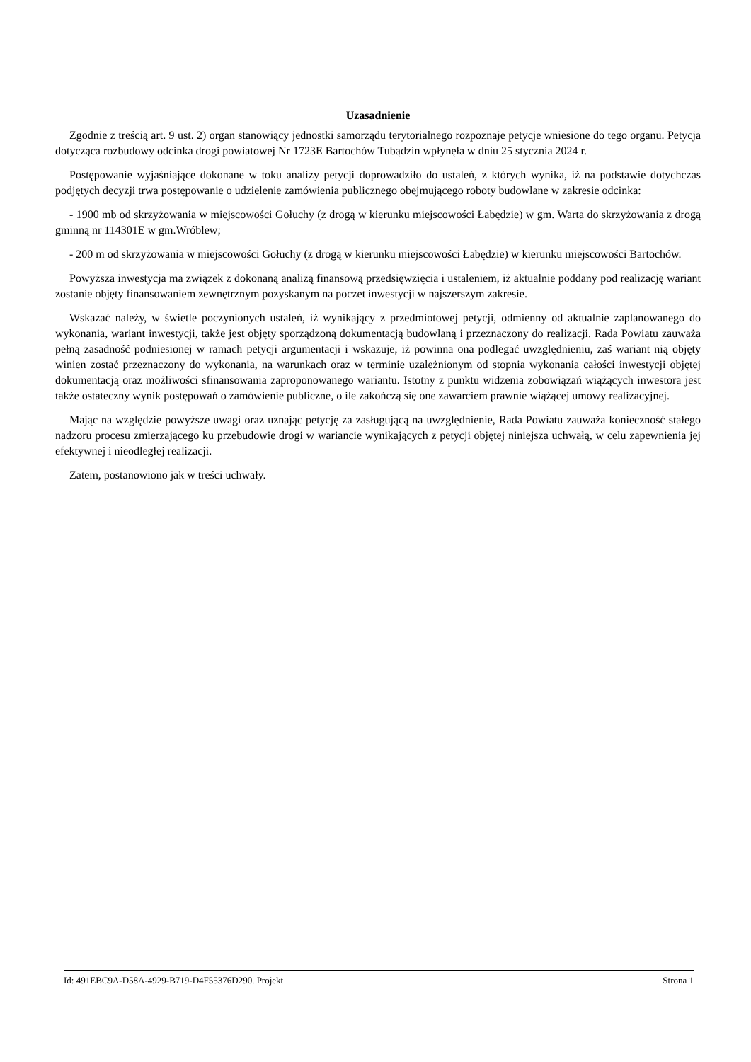Uzasadnienie
Zgodnie z treścią art. 9 ust. 2) organ stanowiący jednostki samorządu terytorialnego rozpoznaje petycje wniesione do tego organu. Petycja dotycząca rozbudowy odcinka drogi powiatowej Nr 1723E Bartochów Tubądzin wpłynęła w dniu 25 stycznia 2024 r.
Postępowanie wyjaśniające dokonane w toku analizy petycji doprowadziło do ustaleń, z których wynika, iż na podstawie dotychczas podjętych decyzji trwa postępowanie o udzielenie zamówienia publicznego obejmującego roboty budowlane w zakresie odcinka:
- 1900 mb od skrzyżowania w miejscowości Gołuchy (z drogą w kierunku miejscowości Łabędzie) w gm. Warta do skrzyżowania z drogą gminną nr 114301E w gm.Wróblew;
- 200 m od skrzyżowania w miejscowości Gołuchy (z drogą w kierunku miejscowości Łabędzie) w kierunku miejscowości Bartochów.
Powyższa inwestycja ma związek z dokonaną analizą finansową przedsięwzięcia i ustaleniem, iż aktualnie poddany pod realizację wariant zostanie objęty finansowaniem zewnętrznym pozyskanym na poczet inwestycji w najszerszym zakresie.
Wskazać należy, w świetle poczynionych ustaleń, iż wynikający z przedmiotowej petycji, odmienny od aktualnie zaplanowanego do wykonania, wariant inwestycji, także jest objęty sporządzoną dokumentacją budowlaną i przeznaczony do realizacji. Rada Powiatu zauważa pełną zasadność podniesionej w ramach petycji argumentacji i wskazuje, iż powinna ona podlegać uwzględnieniu, zaś wariant nią objęty winien zostać przeznaczony do wykonania, na warunkach oraz w terminie uzależnionym od stopnia wykonania całości inwestycji objętej dokumentacją oraz możliwości sfinansowania zaproponowanego wariantu. Istotny z punktu widzenia zobowiązań wiążących inwestora jest także ostateczny wynik postępowań o zamówienie publiczne, o ile zakończą się one zawarciem prawnie wiążącej umowy realizacyjnej.
Mając na względzie powyższe uwagi oraz uznając petycję za zasługującą na uwzględnienie, Rada Powiatu zauważa konieczność stałego nadzoru procesu zmierzającego ku przebudowie drogi w wariancie wynikających z petycji objętej niniejsza uchwałą, w celu zapewnienia jej efektywnej i nieodległej realizacji.
Zatem, postanowiono jak w treści uchwały.
Id: 491EBC9A-D58A-4929-B719-D4F55376D290. Projekt Strona 1